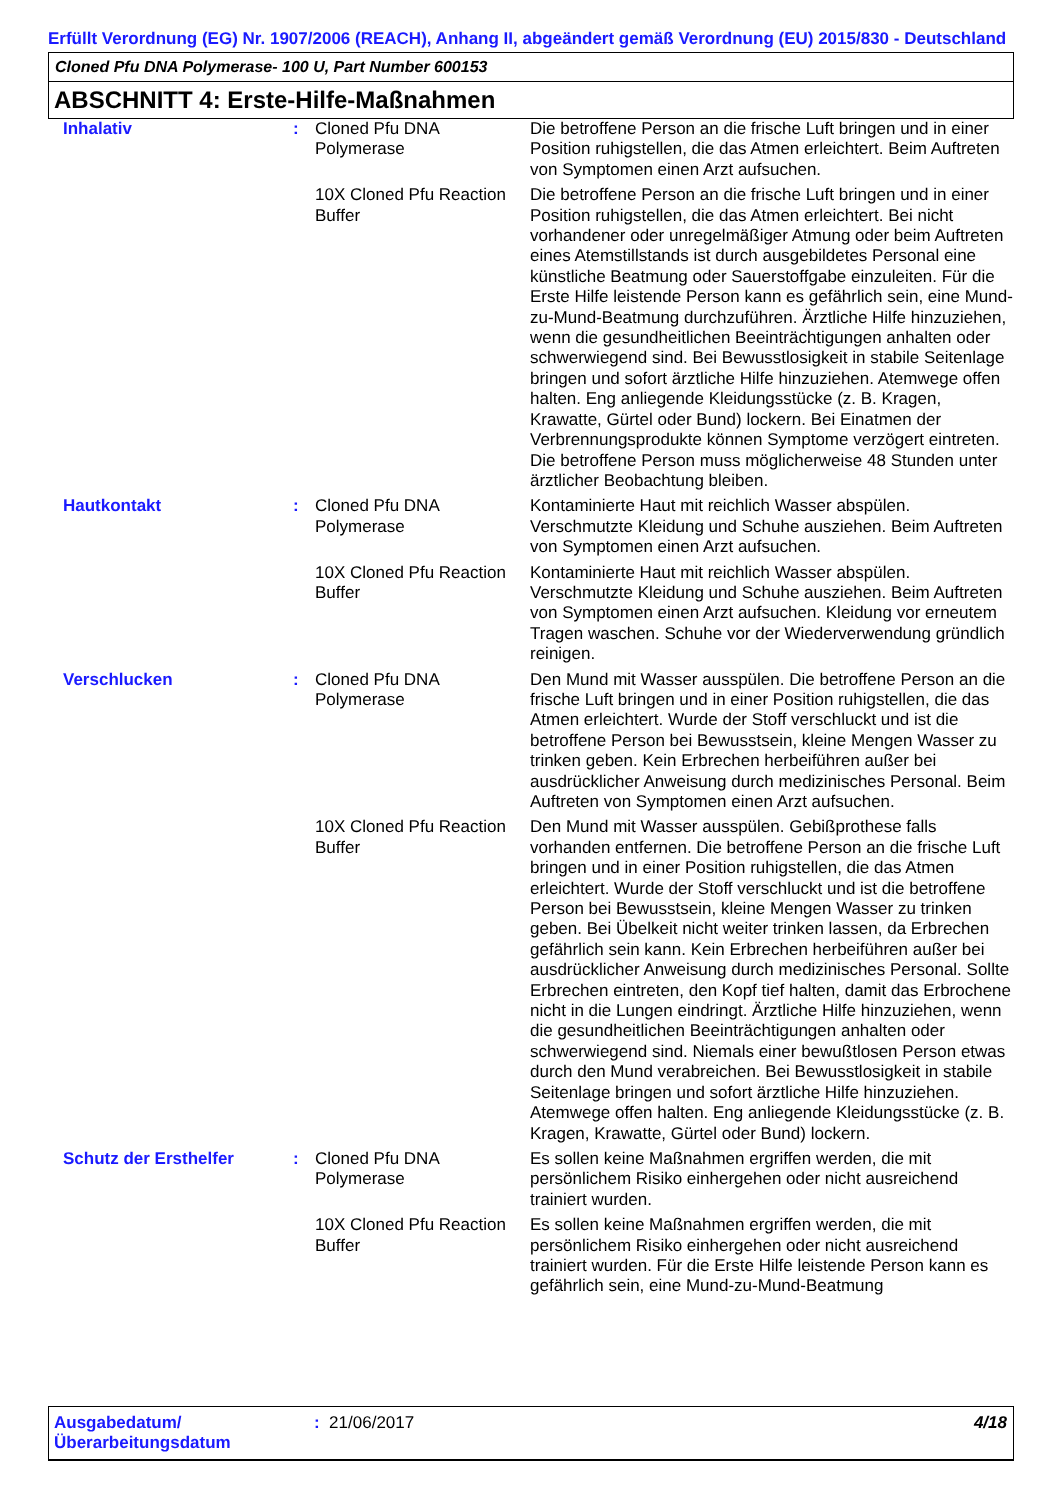Erfüllt Verordnung (EG) Nr. 1907/2006 (REACH), Anhang II, abgeändert gemäß Verordnung (EU) 2015/830 - Deutschland
Cloned Pfu DNA Polymerase- 100 U, Part Number 600153
ABSCHNITT 4: Erste-Hilfe-Maßnahmen
| Inhalativ | : | Cloned Pfu DNA Polymerase | Die betroffene Person an die frische Luft bringen und in einer Position ruhigstellen, die das Atmen erleichtert. Beim Auftreten von Symptomen einen Arzt aufsuchen. |
| | | 10X Cloned Pfu Reaction Buffer | Die betroffene Person an die frische Luft bringen und in einer Position ruhigstellen, die das Atmen erleichtert. Bei nicht vorhandener oder unregelmäßiger Atmung oder beim Auftreten eines Atemstillstands ist durch ausgebildetes Personal eine künstliche Beatmung oder Sauerstoffgabe einzuleiten. Für die Erste Hilfe leistende Person kann es gefährlich sein, eine Mund-zu-Mund-Beatmung durchzuführen. Ärztliche Hilfe hinzuziehen, wenn die gesundheitlichen Beeinträchtigungen anhalten oder schwerwiegend sind. Bei Bewusstlosigkeit in stabile Seitenlage bringen und sofort ärztliche Hilfe hinzuziehen. Atemwege offen halten. Eng anliegende Kleidungsstücke (z. B. Kragen, Krawatte, Gürtel oder Bund) lockern. Bei Einatmen der Verbrennungsprodukte können Symptome verzögert eintreten. Die betroffene Person muss möglicherweise 48 Stunden unter ärztlicher Beobachtung bleiben. |
| Hautkontakt | : | Cloned Pfu DNA Polymerase | Kontaminierte Haut mit reichlich Wasser abspülen. Verschmutzte Kleidung und Schuhe ausziehen. Beim Auftreten von Symptomen einen Arzt aufsuchen. |
| | | 10X Cloned Pfu Reaction Buffer | Kontaminierte Haut mit reichlich Wasser abspülen. Verschmutzte Kleidung und Schuhe ausziehen. Beim Auftreten von Symptomen einen Arzt aufsuchen. Kleidung vor erneutem Tragen waschen. Schuhe vor der Wiederverwendung gründlich reinigen. |
| Verschlucken | : | Cloned Pfu DNA Polymerase | Den Mund mit Wasser ausspülen. Die betroffene Person an die frische Luft bringen und in einer Position ruhigstellen, die das Atmen erleichtert. Wurde der Stoff verschluckt und ist die betroffene Person bei Bewusstsein, kleine Mengen Wasser zu trinken geben. Kein Erbrechen herbeiführen außer bei ausdrücklicher Anweisung durch medizinisches Personal. Beim Auftreten von Symptomen einen Arzt aufsuchen. |
| | | 10X Cloned Pfu Reaction Buffer | Den Mund mit Wasser ausspülen. Gebißprothese falls vorhanden entfernen. Die betroffene Person an die frische Luft bringen und in einer Position ruhigstellen, die das Atmen erleichtert. Wurde der Stoff verschluckt und ist die betroffene Person bei Bewusstsein, kleine Mengen Wasser zu trinken geben. Bei Übelkeit nicht weiter trinken lassen, da Erbrechen gefährlich sein kann. Kein Erbrechen herbeiführen außer bei ausdrücklicher Anweisung durch medizinisches Personal. Sollte Erbrechen eintreten, den Kopf tief halten, damit das Erbrochene nicht in die Lungen eindringt. Ärztliche Hilfe hinzuziehen, wenn die gesundheitlichen Beeinträchtigungen anhalten oder schwerwiegend sind. Niemals einer bewußtlosen Person etwas durch den Mund verabreichen. Bei Bewusstlosigkeit in stabile Seitenlage bringen und sofort ärztliche Hilfe hinzuziehen. Atemwege offen halten. Eng anliegende Kleidungsstücke (z. B. Kragen, Krawatte, Gürtel oder Bund) lockern. |
| Schutz der Ersthelfer | : | Cloned Pfu DNA Polymerase | Es sollen keine Maßnahmen ergriffen werden, die mit persönlichem Risiko einhergehen oder nicht ausreichend trainiert wurden. |
| | | 10X Cloned Pfu Reaction Buffer | Es sollen keine Maßnahmen ergriffen werden, die mit persönlichem Risiko einhergehen oder nicht ausreichend trainiert wurden. Für die Erste Hilfe leistende Person kann es gefährlich sein, eine Mund-zu-Mund-Beatmung |
Ausgabedatum/ Überarbeitungsdatum
: 21/06/2017 4/18